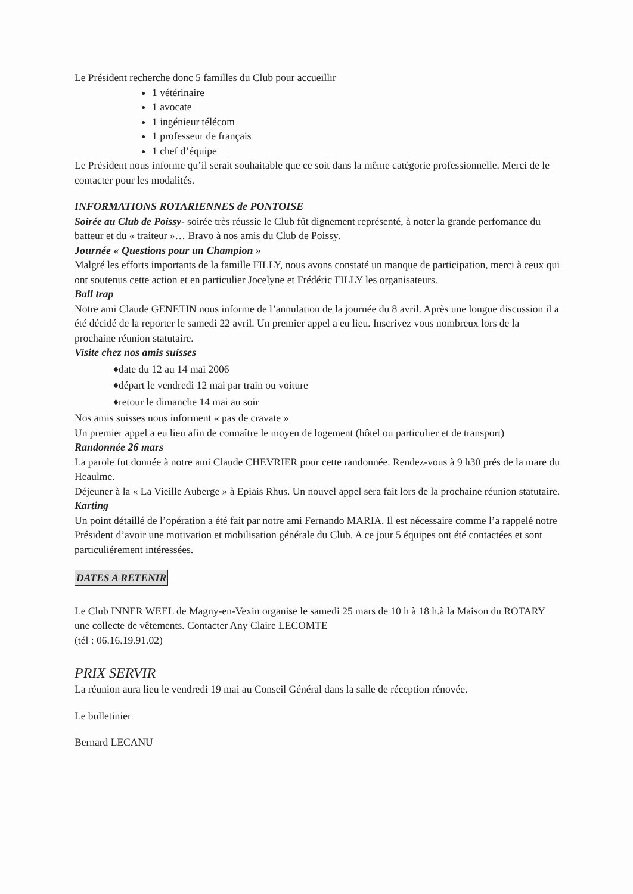Le Président recherche donc 5 familles du Club pour accueillir
1 vétérinaire
1 avocate
1 ingénieur télécom
1 professeur de français
1 chef d’équipe
Le Président nous informe qu’il serait souhaitable que ce soit dans la même catégorie professionnelle. Merci de le contacter pour les modalités.
INFORMATIONS ROTARIENNES de PONTOISE
Soirée au Club de Poissy- soirée très réussie le Club fût dignement représenté, à noter la grande perfomance du batteur et du « traiteur »… Bravo à nos amis du Club de Poissy.
Journée « Questions pour un Champion »
Malgré les efforts importants de la famille FILLY, nous avons constaté un manque de participation, merci à ceux qui ont soutenus cette action et en particulier Jocelyne et Frédéric FILLY les organisateurs.
Ball trap
Notre ami Claude GENETIN nous informe de l’annulation de la journée du 8 avril. Après une longue discussion il a été décidé de la reporter le samedi 22 avril. Un premier appel a eu lieu. Inscrivez vous nombreux lors de la prochaine réunion statutaire.
Visite chez nos amis suisses
♦date du 12 au 14 mai 2006
♦départ le vendredi 12 mai par train ou voiture
♦retour le dimanche 14 mai au soir
Nos amis suisses nous informent « pas de cravate »
Un premier appel a eu lieu afin de connaître le moyen de logement (hôtel ou particulier et de transport)
Randonnée 26 mars
La parole fut donnée à notre ami Claude CHEVRIER pour cette randonnée. Rendez-vous à 9 h30 prés de la mare du Heaulme.
Déjeuner à la « La Vieille Auberge » à Epiais Rhus. Un nouvel appel sera fait lors de la prochaine réunion statutaire.
Karting
Un point détaillé de l’opération a été fait par notre ami Fernando MARIA. Il est nécessaire comme l’a rappelé notre Président d’avoir une motivation et mobilisation générale du Club. A ce jour 5 équipes ont été contactées et sont particuliérement intéressées.
DATES A RETENIR
Le Club INNER WEEL de Magny-en-Vexin organise le samedi 25 mars de 10 h à 18 h.à la Maison du ROTARY une collecte de vêtements. Contacter Any Claire LECOMTE
(tél : 06.16.19.91.02)
PRIX SERVIR
La réunion aura lieu le vendredi 19 mai au Conseil Général dans la salle de réception rénovée.
Le bulletinier
Bernard LECANU